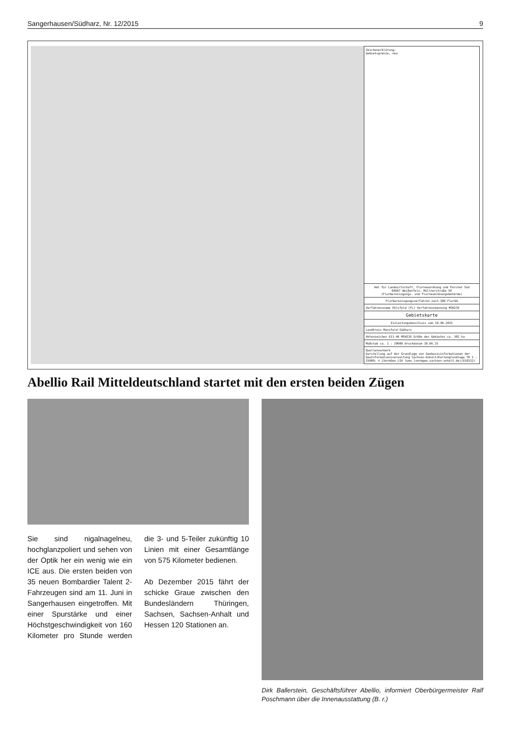Sangerhausen/Südharz, Nr. 12/2015 9
Zeichenerklärung:
Gebietsgrenze, neu
Amt für Landwirtschaft, Flurneuordnung und Forsten Süd
06667 Weißenfels, Müllnerstraße 59
(Flurbereinigungs- und Flurneuordnungsbehörde)
Flurbereinigungsverfahren nach §86 FlurbG
Verfahrensname Pölsfeld (FL) Verfahrenskennung MSH235
Gebietskarte
Einleitungsbeschluss vom 10.06.2015
Landkreis Mansfeld-Südharz
Aktenzeichen 611-46 MSH235 Größe des Gebietes ca. 382 ha
Maßstab ca. 1 : 20000 Druckdatum 10.06.15
Quellenvermerk
Darstellung auf der Grundlage von Geobasisinformationen der Geoinformationsverwaltung Sachsen-Anhalt(Kartengrundlage TK 1 : 25000; © LVermGeo LSA (www.lvermgeo.sachsen-anhalt.de)/D10312)
Abellio Rail Mitteldeutschland startet mit den ersten beiden Zügen
Sie sind nigalnagelneu, hochglanzpoliert und sehen von der Optik her ein wenig wie ein ICE aus. Die ersten beiden von 35 neuen Bombardier Talent 2-Fahrzeugen sind am 11. Juni in Sangerhausen eingetroffen. Mit einer Spurstärke und einer Höchstgeschwindigkeit von 160 Kilometer pro Stunde werden die 3- und 5-Teiler zukünftig 10 Linien mit einer Gesamtlänge von 575 Kilometer bedienen.
Ab Dezember 2015 fährt der schicke Graue zwischen den Bundesländern Thüringen, Sachsen, Sachsen-Anhalt und Hessen 120 Stationen an.
Dirk Ballerstein, Geschäftsführer Abellio, informiert Oberbürgermeister Ralf Poschmann über die Innenausstattung (B. r.)